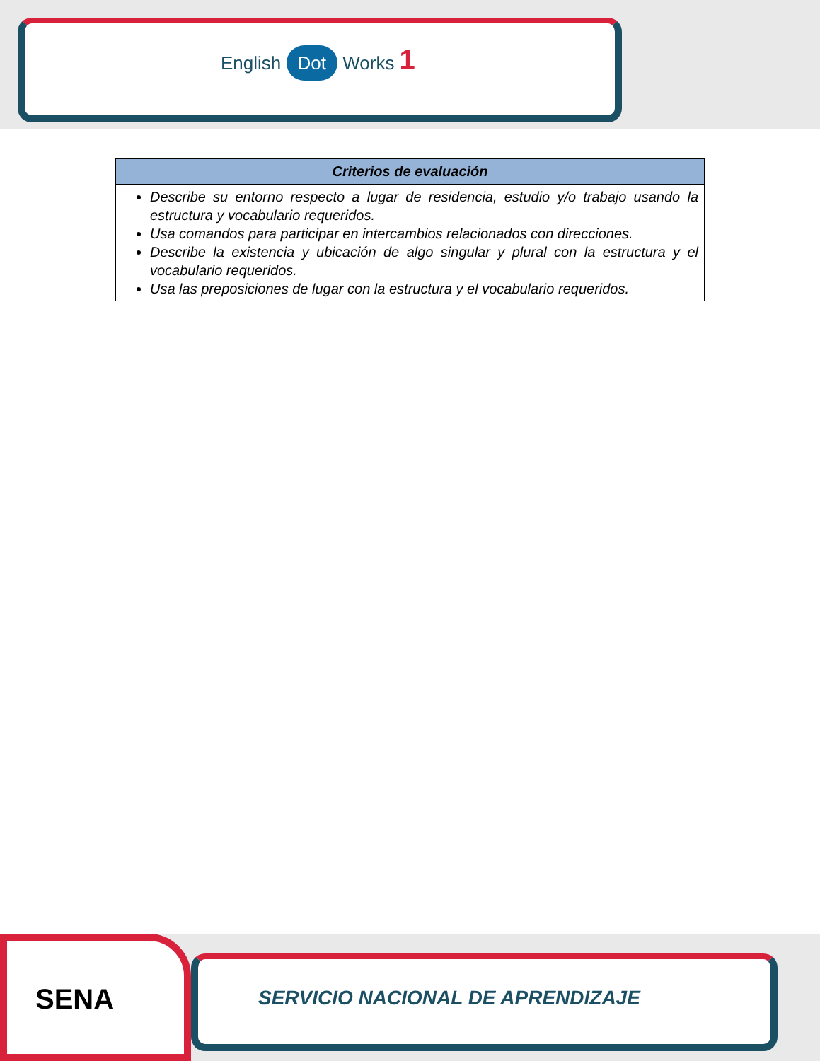English Dot Works 1
| Criterios de evaluación |
| --- |
| Describe su entorno respecto a lugar de residencia, estudio y/o trabajo usando la estructura y vocabulario requeridos. Usa comandos para participar en intercambios relacionados con direcciones. Describe la existencia y ubicación de algo singular y plural con la estructura y el vocabulario requeridos. Usa las preposiciones de lugar con la estructura y el vocabulario requeridos. |
SENA
SERVICIO NACIONAL DE APRENDIZAJE